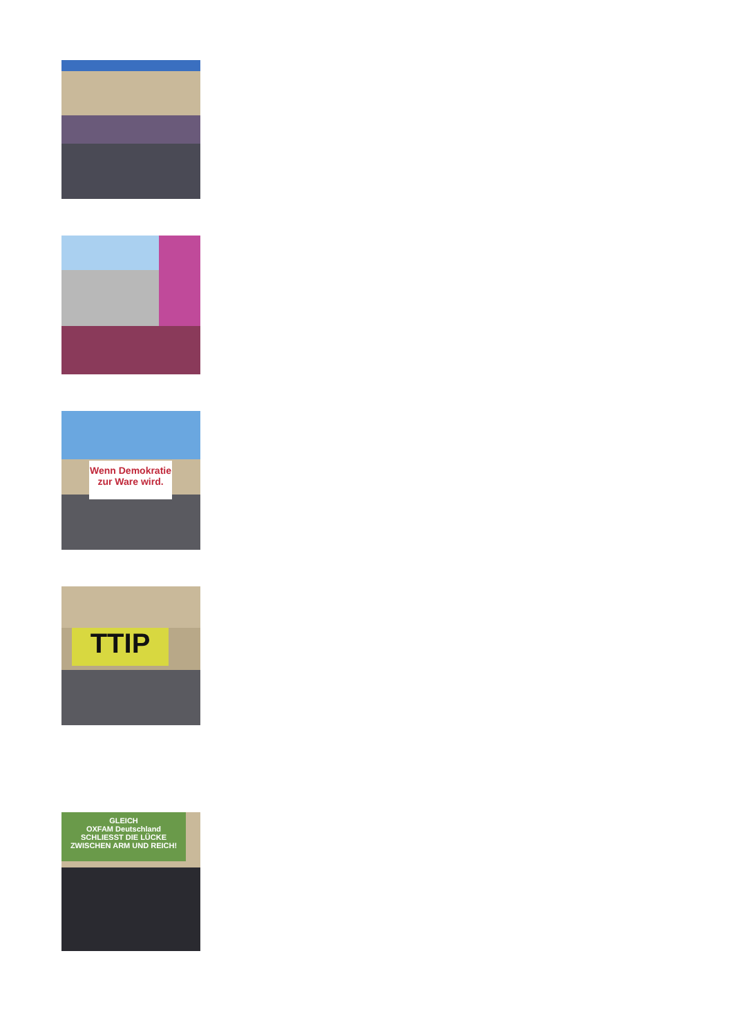Wenn Demokratie
zur Ware wird.
TTIP
GLEICH
OXFAM Deutschland
SCHLIESST DIE LÜCKE ZWISCHEN ARM UND REICH!